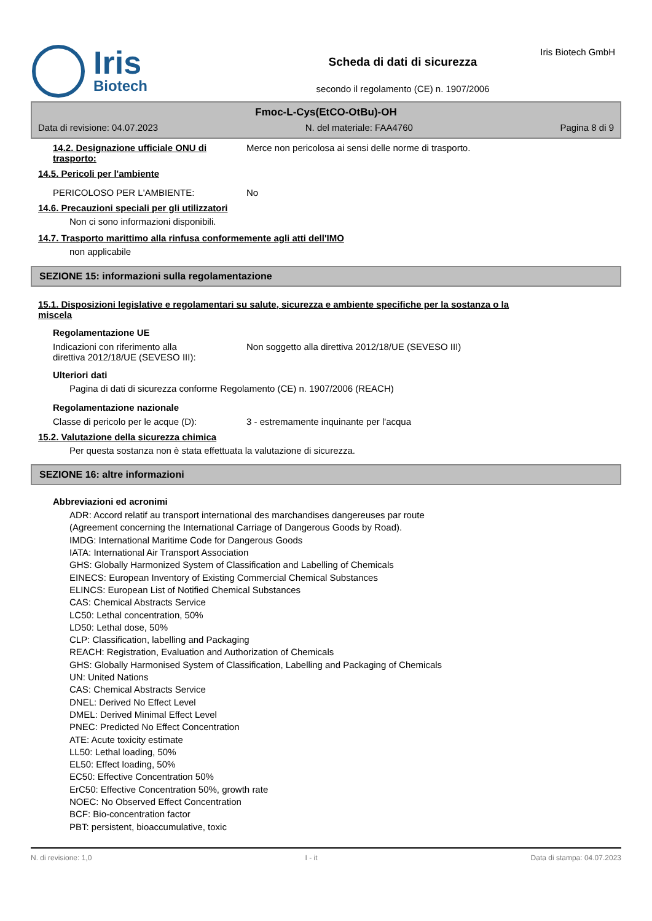Iris
Biotech
Scheda di dati di sicurezza
secondo il regolamento (CE) n. 1907/2006
Iris Biotech GmbH
Fmoc-L-Cys(EtCO-OtBu)-OH
Data di revisione: 04.07.2023 N. del materiale: FAA4760 Pagina 8 di 9
14.2. Designazione ufficiale ONU di trasporto:
Merce non pericolosa ai sensi delle norme di trasporto.
14.5. Pericoli per l'ambiente
PERICOLOSO PER L'AMBIENTE: No
14.6. Precauzioni speciali per gli utilizzatori
Non ci sono informazioni disponibili.
14.7. Trasporto marittimo alla rinfusa conformemente agli atti dell'IMO
non applicabile
SEZIONE 15: informazioni sulla regolamentazione
15.1. Disposizioni legislative e regolamentari su salute, sicurezza e ambiente specifiche per la sostanza o la
miscela
Regolamentazione UE
Indicazioni con riferimento alla
direttiva 2012/18/UE (SEVESO III):
Non soggetto alla direttiva 2012/18/UE (SEVESO III)
Ulteriori dati
Pagina di dati di sicurezza conforme Regolamento (CE) n. 1907/2006 (REACH)
Regolamentazione nazionale
Classe di pericolo per le acque (D):
3 - estremamente inquinante per l'acqua
15.2. Valutazione della sicurezza chimica
Per questa sostanza non è stata effettuata la valutazione di sicurezza.
SEZIONE 16: altre informazioni
Abbreviazioni ed acronimi
ADR: Accord relatif au transport international des marchandises dangereuses par route
(Agreement concerning the International Carriage of Dangerous Goods by Road).
IMDG: International Maritime Code for Dangerous Goods
IATA: International Air Transport Association
GHS: Globally Harmonized System of Classification and Labelling of Chemicals
EINECS: European Inventory of Existing Commercial Chemical Substances
ELINCS: European List of Notified Chemical Substances
CAS: Chemical Abstracts Service
LC50: Lethal concentration, 50%
LD50: Lethal dose, 50%
CLP: Classification, labelling and Packaging
REACH: Registration, Evaluation and Authorization of Chemicals
GHS: Globally Harmonised System of Classification, Labelling and Packaging of Chemicals
UN: United Nations
CAS: Chemical Abstracts Service
DNEL: Derived No Effect Level
DMEL: Derived Minimal Effect Level
PNEC: Predicted No Effect Concentration
ATE: Acute toxicity estimate
LL50: Lethal loading, 50%
EL50: Effect loading, 50%
EC50: Effective Concentration 50%
ErC50: Effective Concentration 50%, growth rate
NOEC: No Observed Effect Concentration
BCF: Bio-concentration factor
PBT: persistent, bioaccumulative, toxic
N. di revisione: 1,0 I - it Data di stampa: 04.07.2023